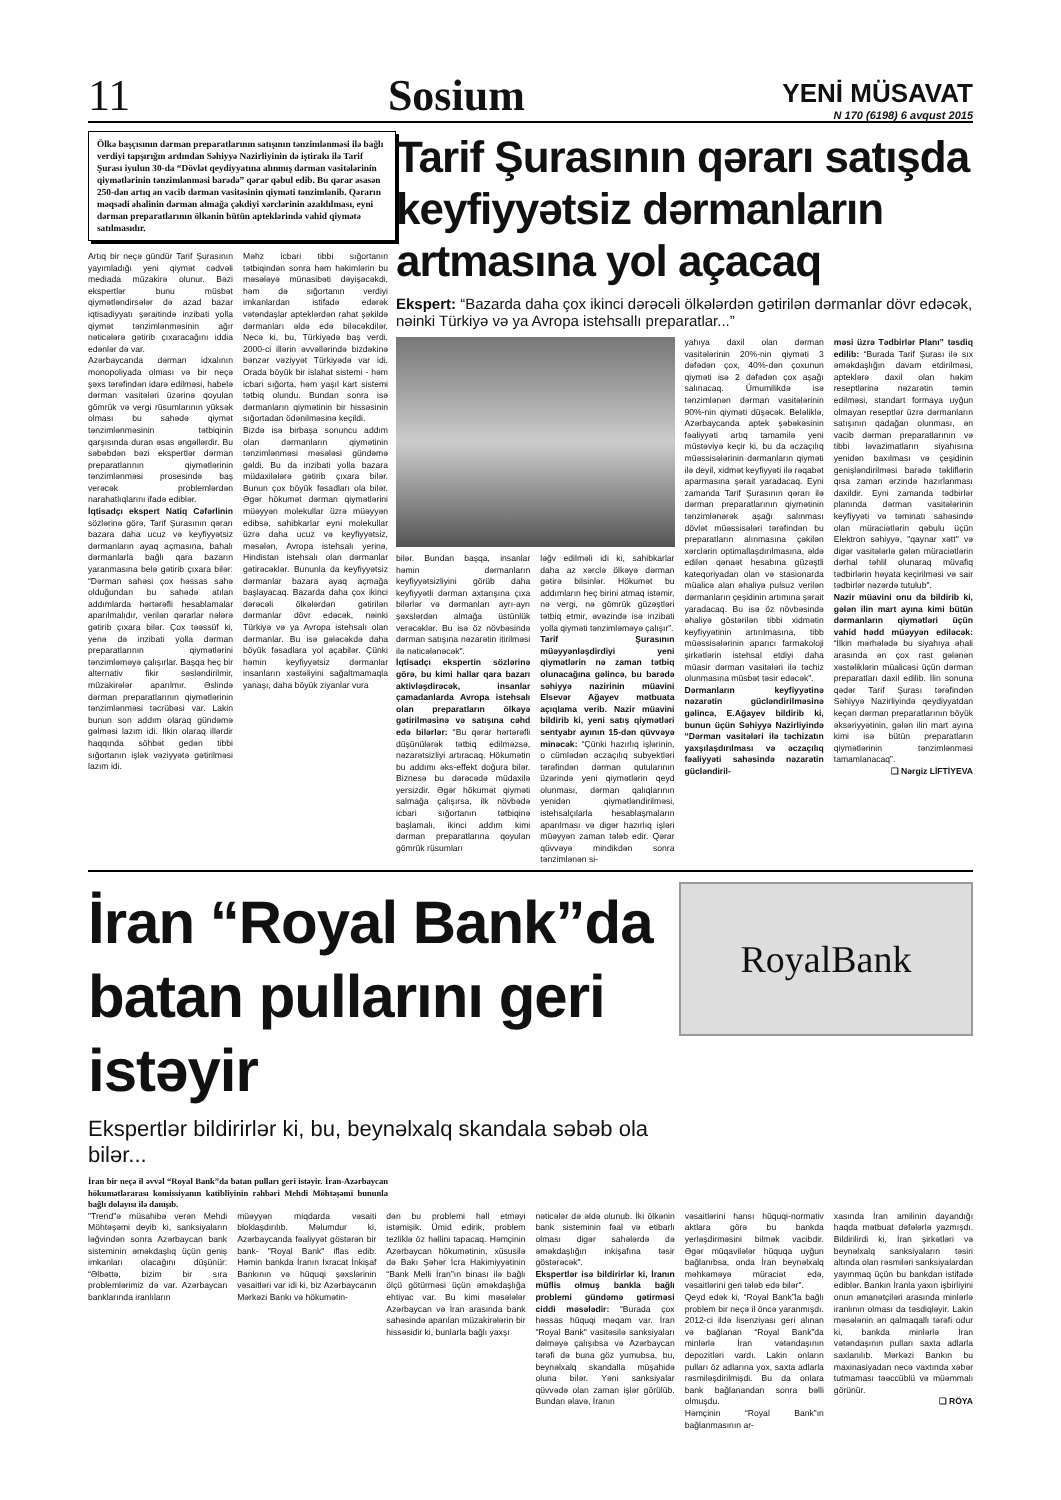11 Sosium
YENİ MÜSAVAT
N 170 (6198) 6 avqust 2015
Ölkə başçısının dərman preparatlarının satışının tənzimlənməsi ilə bağlı verdiyi tapşırığın ardından Səhiyyə Nazirliyinin də iştirakı ilə Tarif Şurası iyulun 30-da “Dövlət qeydiyyatına alınmış dərman vasitələrinin qiymətlərinin tənzimlənməsi barədə” qərar qəbul edib. Bu qərar əsasən 250-dən artıq ən vacib dərman vasitəsinin qiyməti tənzimlənib. Qərarın məqsədi əhalinin dərman almağa çəkdiyi xərclərinin azaldılması, eyni dərman preparatlarının ölkənin bütün apteklərində vahid qiymətə satılmasıdır.
Artıq bir neçə gündür Tarif Şurasının yayımladığı yeni qiymət cədvəli mediada müzakirə olunur. Bəzi ekspertlər bunu müsbət qiymətləndirsələr də azad bazar iqtisadiyyatı şəraitində inzibati yolla qiymət tənzimlənməsinin ağır nəticələrə gətirib çıxaracağını iddia edənlər də var.
Azərbaycanda dərman idxalının monopoliyada olması və bir neçə şəxs tərəfindən idarə edilməsi, habelə dərman vasitələri üzərinə qoyulan gömrük və vergi rüsumlarının yüksək olması bu sahədə qiymət tənzimlənməsinin tətbiqinin qarşısında duran əsas əngəllərdir. Bu səbəbdən bəzi ekspertlər dərman preparatlarının qiymətlərinin tənzimlənməsi prosesində baş verəcək problemlərdən narahatlıqlarını ifadə ediblər.
İqtisadçı ekspert Natiq Cəfərlinin sözlərinə görə, Tarif Şurasının qərarı bazara daha ucuz və keyfiyyətsiz dərmanların ayaq açmasına, bahalı dərmanlarla bağlı qara bazarın yaranmasına belə gətirib çıxara bilər: “Dərman sahəsi çox həssas sahə olduğundan bu sahədə atılan addımlarda hərtərəfli hesablamalar aparılmalıdır, verilən qərarlar nələrə gətirib çıxara bilər. Çox təəssüf ki, yenə də inzibati yolla dərman preparatlarının qiymətlərini tənzimləməyə çalışırlar. Başqa heç bir alternativ fikir səsləndirilmir, müzakirələr aparılmır. Əslində dərman preparatlarının qiymətlərinin tənzimlənməsi təcrübəsi var. Lakin bunun son addım olaraq gündəmə gəlməsi lazım idi. İlkin olaraq illərdir haqqında söhbət gedən tibbi sığortanın işlək vəziyyətə gətirilməsi lazım idi.
Məhz icbari tibbi sığortanın tətbiqindən sonra həm həkimlərin bu məsələyə münasibəti dəyişəcəkdi, həm də sığortanın verdiyi imkanlardan istifadə edərək vətəndaşlar apteklərdən rahat şəkildə dərmanları əldə edə biləcəkdilər. Necə ki, bu, Türkiyədə baş verdi. 2000-ci illərin əvvəllərində bizdəkinə bənzər vəziyyət Türkiyədə var idi. Orada böyük bir islahat sistemi - həm icbari sığorta, həm yaşıl kart sistemi tətbiq olundu. Bundan sonra isə dərmanların qiymətinin bir hissəsinin sığortadan ödənilməsinə keçildi.
Bizdə isə birbaşa sonuncu addım olan dərmanların qiymətinin tənzimlənməsi məsələsi gündəmə gəldi. Bu da inzibati yolla bazara müdaxilələrə gətirib çıxara bilər. Bunun çox böyük fəsadları ola bilər. Əgər hökumət dərman qiymətlərini müəyyən molekullar üzrə müəyyən edibsə, sahibkarlar eyni molekullar üzrə daha ucuz və keyfiyyətsiz, məsələn, Avropa istehsalı yerinə, Hindistan istehsalı olan dərmanlar gətirəcəklər. Bununla da keyfiyyətsiz dərmanlar bazara ayaq açmağa başlayacaq. Bazarda daha çox ikinci dərəcəli ölkələrdən gətirilən dərmanlar dövr edəcək, nəinki Türkiyə və ya Avropa istehsalı olan dərmanlar. Bu isə gələcəkdə daha böyük fəsadlara yol açabilər. Çünki həmin keyfiyyətsiz dərmanlar insanların xəstəliyini sağaltmamaqla yanaşı, daha böyük ziyanlar vura
Tarif Şurasının qərarı satışda keyfiyyətsiz dərmanların artmasına yol açacaq
Ekspert: “Bazarda daha çox ikinci dərəcəli ölkələrdən gətirilən dərmanlar dövr edəcək, nəinki Türkiyə və ya Avropa istehsallı preparatlar...”
bilər. Bundan başqa, insanlar həmin dərmanların keyfiyyətsizliyini görüb daha keyfiyyətli dərman axtarışına çıxa bilərlər və dərmanları ayrı-ayrı şəxslərdən almağa üstünlük verəcəklər. Bu isə öz növbəsində dərman satışına nəzarətin itirilməsi ilə nəticələnəcək".
İqtisadçı ekspertin sözlərinə görə, bu kimi hallar qara bazarı aktivləşdirəcək, insanlar çamadanlarda Avropa istehsalı olan preparatların ölkəyə gətirilməsinə və satışına cəhd edə bilərlər: “Bu qərar hərtərəfli düşünülərək tətbiq edilməzsə, nəzarətsizliyi artıracaq. Hökumətin bu addımı əks-effekt doğura bilər. Biznesə bu dərəcədə müdaxilə yersizdir. Əgər hökumət qiyməti salmağa çalışırsa, ilk növbədə icbari sığortanın tətbiqinə başlamalı, ikinci addım kimi dərman preparatlarına qoyulan gömrük rüsumları
ləğv edilməli idi ki, sahibkarlar daha az xərclə ölkəyə dərman gətirə bilsinlər. Hökumət bu addımların heç birini atmaq istəmir, nə vergi, nə gömrük güzəştləri tətbiq etmir, əvəzində isə inzibati yolla qiyməti tənzimləməyə çalışır”.
Tarif Şurasının müəyyənləşdirdiyi yeni qiymətlərin nə zaman tətbiq olunacağına gəlincə, bu barədə səhiyyə nazirinin müavini Elsevər Ağayev mətbuata açıqlama verib. Nazir müavini bildirib ki, yeni satış qiymətləri sentyabr ayının 15-dən qüvvəyə minəcək: “Çünki hazırlıq işlərinin, o cümlədən əczaçılıq subyektləri tərəfindən dərman qutularının üzərində yeni qiymətlərin qeyd olunması, dərman qalıqlarının yenidən qiymətləndirilməsi, istehsalçılarla hesablaşmaların aparılması və digər hazırlıq işləri müəyyən zaman tələb edir. Qərar qüvvəyə mindikdən sonra tənzimlənən si-
yahıya daxil olan dərman vasitələrinin 20%-nin qiyməti 3 dəfədən çox, 40%-dən çoxunun qiyməti isə 2 dəfədən çox aşağı salınacaq. Ümumilikdə isə tənzimlənən dərman vasitələrinin 90%-nin qiyməti düşəcək. Beləliklə, Azərbaycanda aptek şəbəkəsinin fəaliyyəti artıq tamamilə yeni müstəviyə keçir ki, bu da əczaçılıq müəssisələrinin dərmanların qiyməti ilə deyil, xidmət keyfiyyəti ilə rəqabət aparmasına şərait yaradacaq. Eyni zamanda Tarif Şurasının qərarı ilə dərman preparatlarının qiymətinin tənzimlənərək aşağı salınması dövlət müəssisələri tərəfindən bu preparatların alınmasına çəkilən xərclərin optimallaşdırılmasına, əldə edilən qənaət hesabına güzəştli kateqoriyadan olan və stasionarda müalicə alan əhaliyə pulsuz verilən dərmanların çeşidinin artımına şərait yaradacaq. Bu isə öz növbəsində əhaliyə göstərilən tibbi xidmətin keyfiyyətinin artırılmasına, tibb müəssisələrinin aparıcı farmakoloji şirkətlərin istehsal etdiyi daha müasir dərman vasitələri ilə təchiz olunmasına müsbət təsir edəcək”.
Dərmanların keyfiyyətinə nəzarətin gücləndirilməsinə gəlincə, E.Ağayev bildirib ki, bunun üçün Səhiyyə Nazirliyində “Dərman vasitələri ilə təchizatın yaxşılaşdırılması və əczaçılıq fəaliyyəti sahəsində nəzarətin gücləndiril-
məsi üzrə Tədbirlər Planı” təsdiq edilib: “Burada Tarif Şurası ilə sıx əməkdaşlığın davam etdirilməsi, apteklərə daxil olan həkim reseptlərinə nəzarətin təmin edilməsi, standart formaya uyğun olmayan reseptlər üzrə dərmanların satışının qadağan olunması, ən vacib dərman preparatlarının və tibbi ləvazimatların siyahısına yenidən baxılması və çeşidinin genişləndirilməsi barədə təkliflərin qısa zaman ərzində hazırlanması daxildir. Eyni zamanda tədbirlər planında dərman vasitələrinin keyfiyyəti və təminatı sahəsində olan müraciətlərin qəbulu üçün Elektron səhiyyə, "qaynar xətt" və digər vasitələrlə gələn müraciətlərin dərhal təhlil olunaraq müvafiq tədbirlərin həyata keçirilməsi və sair tədbirlər nəzərdə tutulub".
Nazir müavini onu da bildirib ki, gələn ilin mart ayına kimi bütün dərmanların qiymətləri üçün vahid hədd müəyyən ediləcək: “İlkin mərhələdə bu siyahıya əhali arasında ən çox rast gələnən xəstəliklərin müalicəsi üçün dərman preparatları daxil edilib. İlin sonuna qədər Tarif Şurası tərəfindən Səhiyyə Nazirliyində qeydiyyatdan keçən dərman preparatlarının böyük əksəriyyətinin, gələn ilin mart ayına kimi isə bütün preparatların qiymətlərinin tənzimlənməsi tamamlanacaq”.
❑ Nərgiz LİFTİYEVA
İran “Royal Bank”da batan pullarını geri istəyir
Ekspertlər bildirirlər ki, bu, beynəlxalq skandala səbəb ola bilər...
RoyalBank
İran bir neçə il əvvəl “Royal Bank”da batan pulları geri istəyir. İran-Azərbaycan hökumətlərarası komissiyanın katibliyinin rəhbəri Mehdi Möhtəşəmi bununla bağlı dolayısı ilə danışıb.
"Trend"ə müsahibə verən Mehdi Möhtəşəmi deyib ki, sanksiyaların ləğvindən sonra Azərbaycan bank sisteminin əməkdaşlıq üçün geniş imkanları olacağını düşünür: “Əlbəttə, bizim bir sıra problemlərimiz də var. Azərbaycan banklarında iranlıların
müəyyən miqdarda vəsaiti bloklaşdırılıb. Məlumdur ki, Azərbaycanda fəaliyyət göstərən bir bank- "Royal Bank" iflas edib. Həmin bankda İranın İxracat İnkişaf Bankının və hüquqi şəxslərinin vəsaitləri var idi ki, biz Azərbaycanın Mərkəzi Bankı və hökumətin-
dən bu problemi həll etməyi istəmişik. Ümid edirik, problem tezliklə öz həllini tapacaq. Həmçinin Azərbaycan hökumətinin, xüsusilə də Bakı Şəhər İcra Hakimiyyətinin “Bank Melli İran”ın binası ilə bağlı ölçü götürməsi üçün əməkdaşlığa ehtiyac var. Bu kimi məsələlər Azərbaycan və İran arasında bank sahəsində aparılan müzakirələrin bir hissəsidir ki, bunlarla bağlı yaxşı
nəticələr də əldə olunub. İki ölkənin bank sisteminin fəal və etibarlı olması digər sahələrdə də əməkdaşlığın inkişafına təsir göstərəcək".
Ekspertlər isə bildirirlər ki, İranın müflis olmuş bankla bağlı problemi gündəmə gətirməsi ciddi məsələdir: “Burada çox həssas hüquqi məqam var. İran "Royal Bank" vasitəsilə sanksiyaları dəlməyə çalışıbsa və Azərbaycan tərəfi də buna göz yumubsa, bu, beynəlxalq skandalla müşahidə oluna bilər. Yəni sanksiyalar qüvvədə olan zaman işlər görülüb. Bundan əlavə, İranın
vəsaitlərini hansı hüquqi-normativ aktlara görə bu bankda yerləşdirməsini bilmək vacibdir. Əgər müqavilələr hüquqa uyğun bağlanıbsa, onda İran beynəlxalq məhkəməyə müraciət edə, vəsaitlərini geri tələb edə bilər".
Qeyd edək ki, “Royal Bank”la bağlı problem bir neçə il öncə yaranmışdı. 2012-ci ildə lisenziyası geri alınan və bağlanan “Royal Bank”da minlərlə İran vətəndaşının depozitləri vardı. Lakin onların pulları öz adlarına yox, saxta adlarla rəsmiləşdirilmişdi. Bu da onlara bank bağlanandan sonra bəlli olmuşdu.
Həmçinin “Royal Bank”ın bağlanmasının ar-
xasında İran amilinin dayandığı haqda mətbuat dəfələrlə yazmışdı. Bildirilirdi ki, İran şirkətləri və beynəlxalq sanksiyaların təsiri altında olan rəsmiləri sanksiyalardan yayınmaq üçün bu bankdan istifadə ediblər. Bankın İranla yaxın işbirliyini onun əmanətçiləri arasında minlərlə iranlının olması da təsdiqləyir. Lakin məsələnin ən qalmaqallı tərəfi odur ki, bankda minlərlə İran vətəndaşının pulları saxta adlarla saxlanılıb. Mərkəzi Bankın bu maxinasiyadan necə vaxtında xəbər tutmaması təəccüblü və müəmmalı görünür.
❑ RÖYA